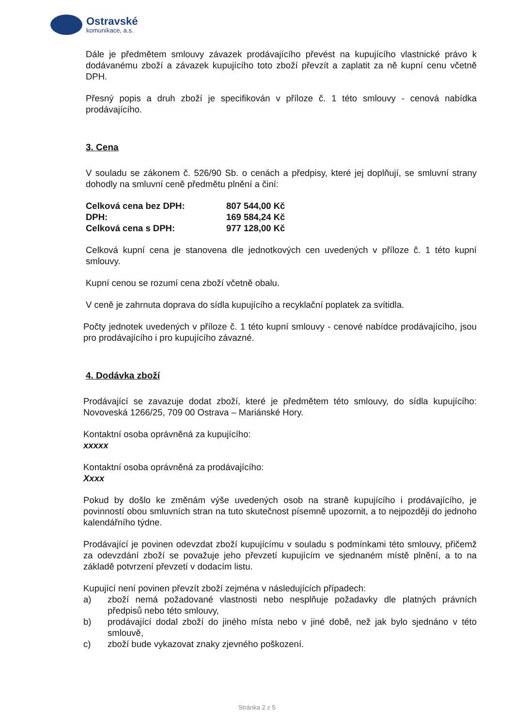Ostravské
komunikace, a.s.
Dále je předmětem smlouvy závazek prodávajícího převést na kupujícího vlastnické právo k dodávanému zboží a závazek kupujícího toto zboží převzít a zaplatit za ně kupní cenu včetně DPH.
Přesný popis a druh zboží je specifikován v příloze č. 1 této smlouvy - cenová nabídka prodávajícího.
3. Cena
V souladu se zákonem č. 526/90 Sb. o cenách a předpisy, které jej doplňují, se smluvní strany dohodly na smluvní ceně předmětu plnění a činí:
| Celková cena bez DPH: | 807 544,00 Kč |
| DPH: | 169 584,24 Kč |
| Celková cena s DPH: | 977 128,00 Kč |
Celková kupní cena je stanovena dle jednotkových cen uvedených v příloze č. 1 této kupní smlouvy.
Kupní cenou se rozumí cena zboží včetně obalu.
V ceně je zahrnuta doprava do sídla kupujícího a recyklační poplatek za svítidla.
Počty jednotek uvedených v příloze č. 1 této kupní smlouvy - cenové nabídce prodávajícího, jsou pro prodávajícího i pro kupujícího závazné.
4. Dodávka zboží
Prodávající se zavazuje dodat zboží, které je předmětem této smlouvy, do sídla kupujícího: Novoveská 1266/25, 709 00 Ostrava – Mariánské Hory.
Kontaktní osoba oprávněná za kupujícího:
xxxxx
Kontaktní osoba oprávněná za prodávajícího:
Xxxx
Pokud by došlo ke změnám výše uvedených osob na straně kupujícího i prodávajícího, je povinností obou smluvních stran na tuto skutečnost písemně upozornit, a to nejpozději do jednoho kalendářního týdne.
Prodávající je povinen odevzdat zboží kupujícímu v souladu s podmínkami této smlouvy, přičemž za odevzdání zboží se považuje jeho převzetí kupujícím ve sjednaném místě plnění, a to na základě potvrzení převzetí v dodacím listu.
Kupující není povinen převzít zboží zejména v následujících případech:
a) zboží nemá požadované vlastnosti nebo nesplňuje požadavky dle platných právních předpisů nebo této smlouvy,
b) prodávající dodal zboží do jiného místa nebo v jiné době, než jak bylo sjednáno v této smlouvě,
c) zboží bude vykazovat znaky zjevného poškození.
Stránka 2 z 5